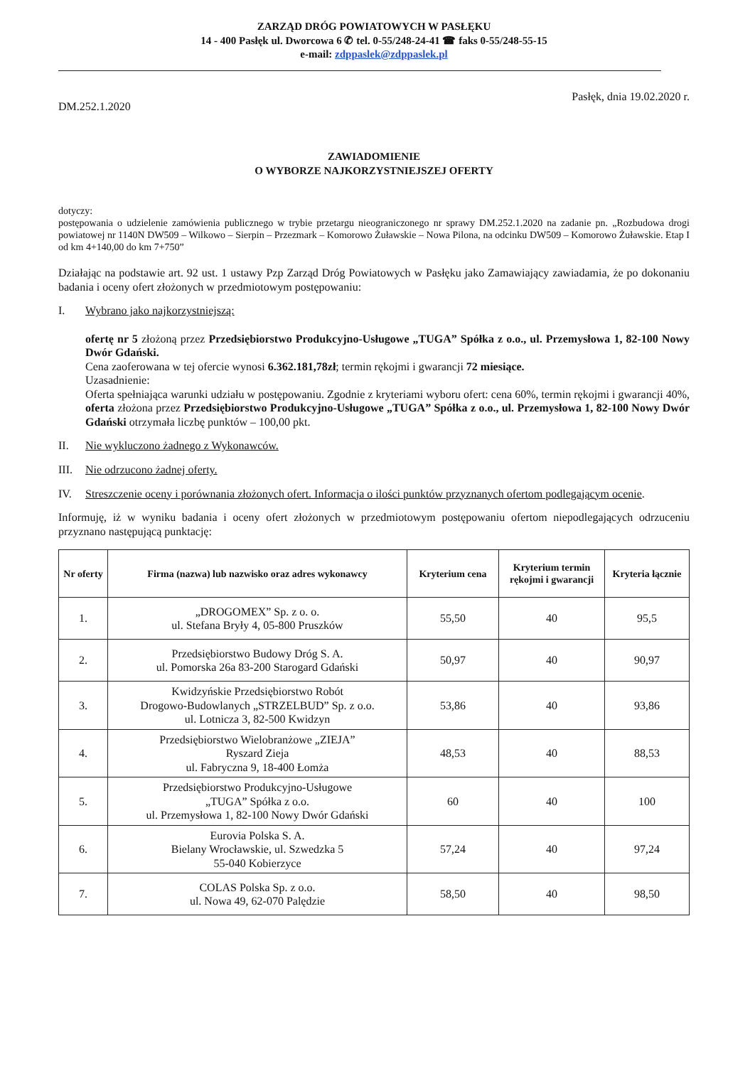ZARZĄD DRÓG POWIATOWYCH W PASŁĘKU
14 - 400 Pasłęk ul. Dworcowa 6 ✆ tel. 0-55/248-24-41 ☎ faks 0-55/248-55-15
e-mail: zdppaslek@zdppaslek.pl
DM.252.1.2020 Pasłęk, dnia 19.02.2020 r.
ZAWIADOMIENIE
O WYBORZE NAJKORZYSTNIEJSZEJ OFERTY
dotyczy:
postępowania o udzielenie zamówienia publicznego w trybie przetargu nieograniczonego nr sprawy DM.252.1.2020 na zadanie pn. „Rozbudowa drogi powiatowej nr 1140N DW509 – Wilkowo – Sierpin – Przezmark – Komorowo Żuławskie – Nowa Pilona, na odcinku DW509 – Komorowo Żuławskie. Etap I od km 4+140,00 do km 7+750”
Działając na podstawie art. 92 ust. 1 ustawy Pzp Zarząd Dróg Powiatowych w Pasłęku jako Zamawiający zawiadamia, że po dokonaniu badania i oceny ofert złożonych w przedmiotowym postępowaniu:
I. Wybrano jako najkorzystniejszą:
ofertę nr 5 złożoną przez Przedsiębiorstwo Produkcyjno-Usługowe „TUGA” Spółka z o.o., ul. Przemysłowa 1, 82-100 Nowy Dwór Gdański.
Cena zaoferowana w tej ofercie wynosi 6.362.181,78zł; termin rękojmi i gwarancji 72 miesiące.
Uzasadnienie:
Oferta spełniająca warunki udziału w postępowaniu. Zgodnie z kryteriami wyboru ofert: cena 60%, termin rękojmi i gwarancji 40%, oferta złożona przez Przedsiębiorstwo Produkcyjno-Usługowe „TUGA” Spółka z o.o., ul. Przemysłowa 1, 82-100 Nowy Dwór Gdański otrzymała liczbę punktów – 100,00 pkt.
II. Nie wykluczono żadnego z Wykonawców.
III. Nie odrzucono żadnej oferty.
IV. Streszczenie oceny i porównania złożonych ofert. Informacja o ilości punktów przyznanych ofertom podlegającym ocenie.
Informuję, iż w wyniku badania i oceny ofert złożonych w przedmiotowym postępowaniu ofertom niepodlegających odrzuceniu przyznano następującą punktację:
| Nr oferty | Firma (nazwa) lub nazwisko oraz adres wykonawcy | Kryterium cena | Kryterium termin rękojmi i gwarancji | Kryteria łącznie |
| --- | --- | --- | --- | --- |
| 1. | „DROGOMEX” Sp. z o. o. ul. Stefana Bryły 4, 05-800 Pruszków | 55,50 | 40 | 95,5 |
| 2. | Przedsiębiorstwo Budowy Dróg S. A. ul. Pomorska 26a 83-200 Starogard Gdański | 50,97 | 40 | 90,97 |
| 3. | Kwidzyńskie Przedsiębiorstwo Robót Drogowo-Budowlanych „STRZELBUD” Sp. z o.o. ul. Lotnicza 3, 82-500 Kwidzyn | 53,86 | 40 | 93,86 |
| 4. | Przedsiębiorstwo Wielobranżowe „ZIEJA” Ryszard Zieja ul. Fabryczna 9, 18-400 Łomża | 48,53 | 40 | 88,53 |
| 5. | Przedsiębiorstwo Produkcyjno-Usługowe „TUGA” Spółka z o.o. ul. Przemysłowa 1, 82-100 Nowy Dwór Gdański | 60 | 40 | 100 |
| 6. | Eurovia Polska S. A. Bielany Wrocławskie, ul. Szwedzka 5 55-040 Kobierzyce | 57,24 | 40 | 97,24 |
| 7. | COLAS Polska Sp. z o.o. ul. Nowa 49, 62-070 Palędzie | 58,50 | 40 | 98,50 |